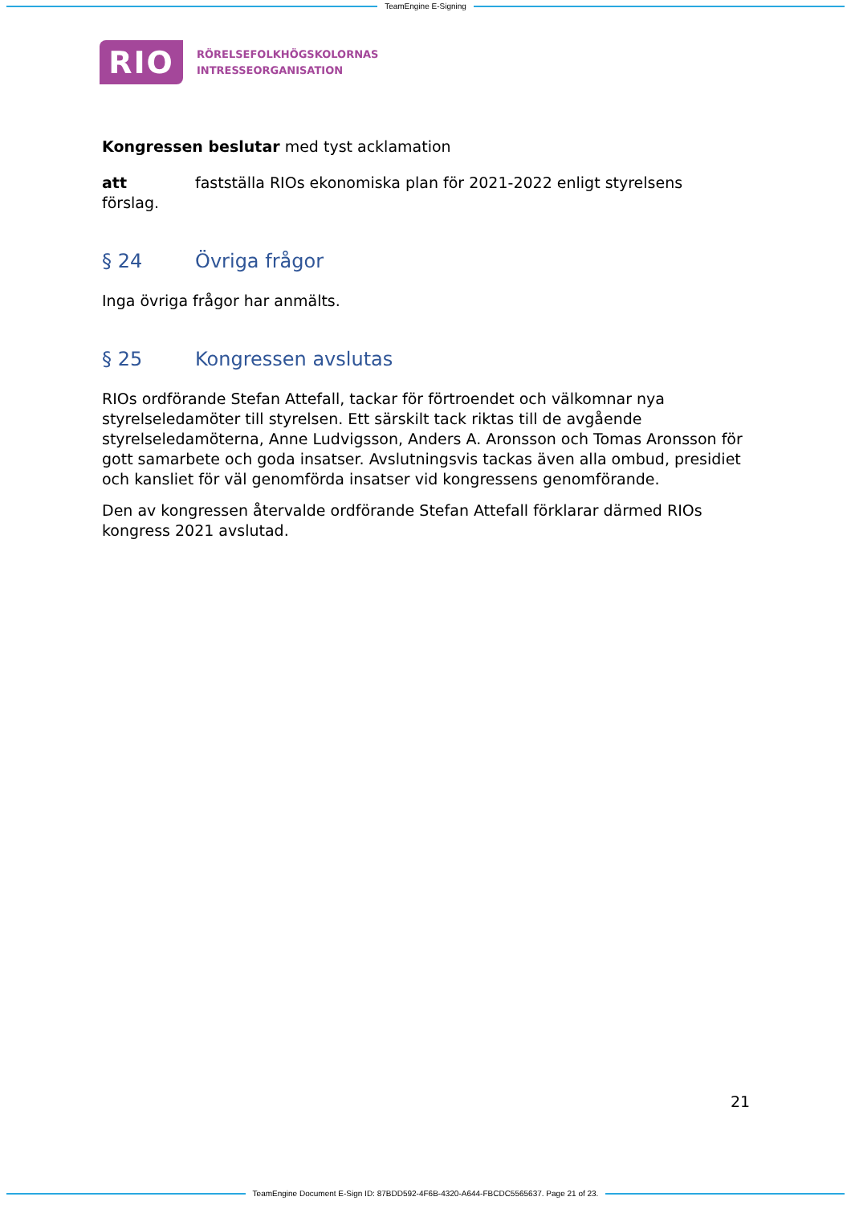TeamEngine E-Signing
RIO
RÖRELSEFOLKHÖGSKOLORNAS
INTRESSEORGANISATION
Kongressen beslutar med tyst acklamation
att fastställa RIOs ekonomiska plan för 2021-2022 enligt styrelsens förslag.
§ 24 Övriga frågor
Inga övriga frågor har anmälts.
§ 25 Kongressen avslutas
RIOs ordförande Stefan Attefall, tackar för förtroendet och välkomnar nya styrelseledamöter till styrelsen. Ett särskilt tack riktas till de avgående styrelseledamöterna, Anne Ludvigsson, Anders A. Aronsson och Tomas Aronsson för gott samarbete och goda insatser. Avslutningsvis tackas även alla ombud, presidiet och kansliet för väl genomförda insatser vid kongressens genomförande.
Den av kongressen återvalde ordförande Stefan Attefall förklarar därmed RIOs kongress 2021 avslutad.
21
TeamEngine Document E-Sign ID: 87BDD592-4F6B-4320-A644-FBCDC5565637. Page 21 of 23.